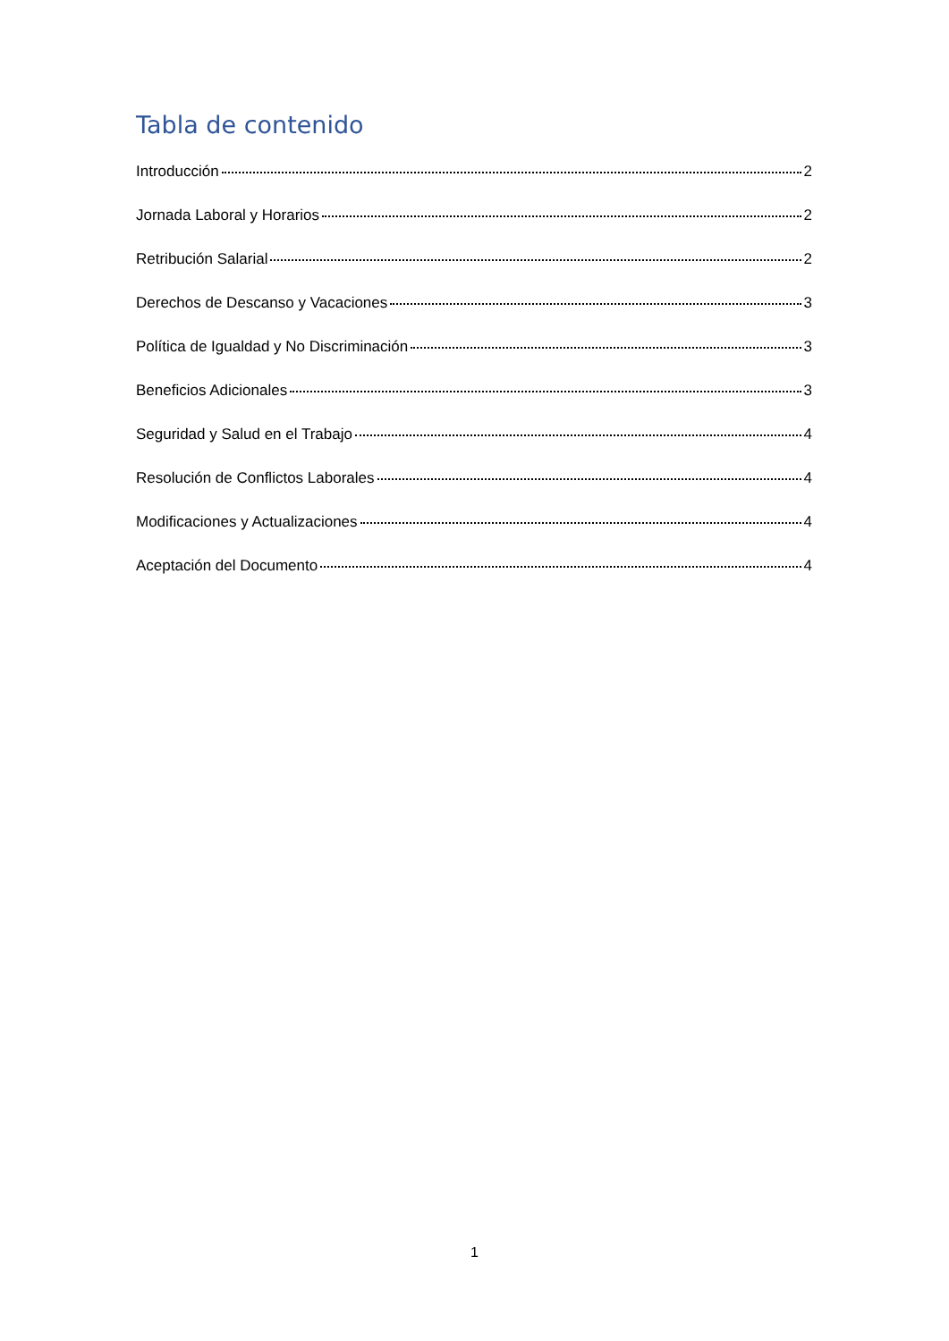Tabla de contenido
Introducción 2
Jornada Laboral y Horarios 2
Retribución Salarial 2
Derechos de Descanso y Vacaciones 3
Política de Igualdad y No Discriminación 3
Beneficios Adicionales 3
Seguridad y Salud en el Trabajo 4
Resolución de Conflictos Laborales 4
Modificaciones y Actualizaciones 4
Aceptación del Documento 4
1